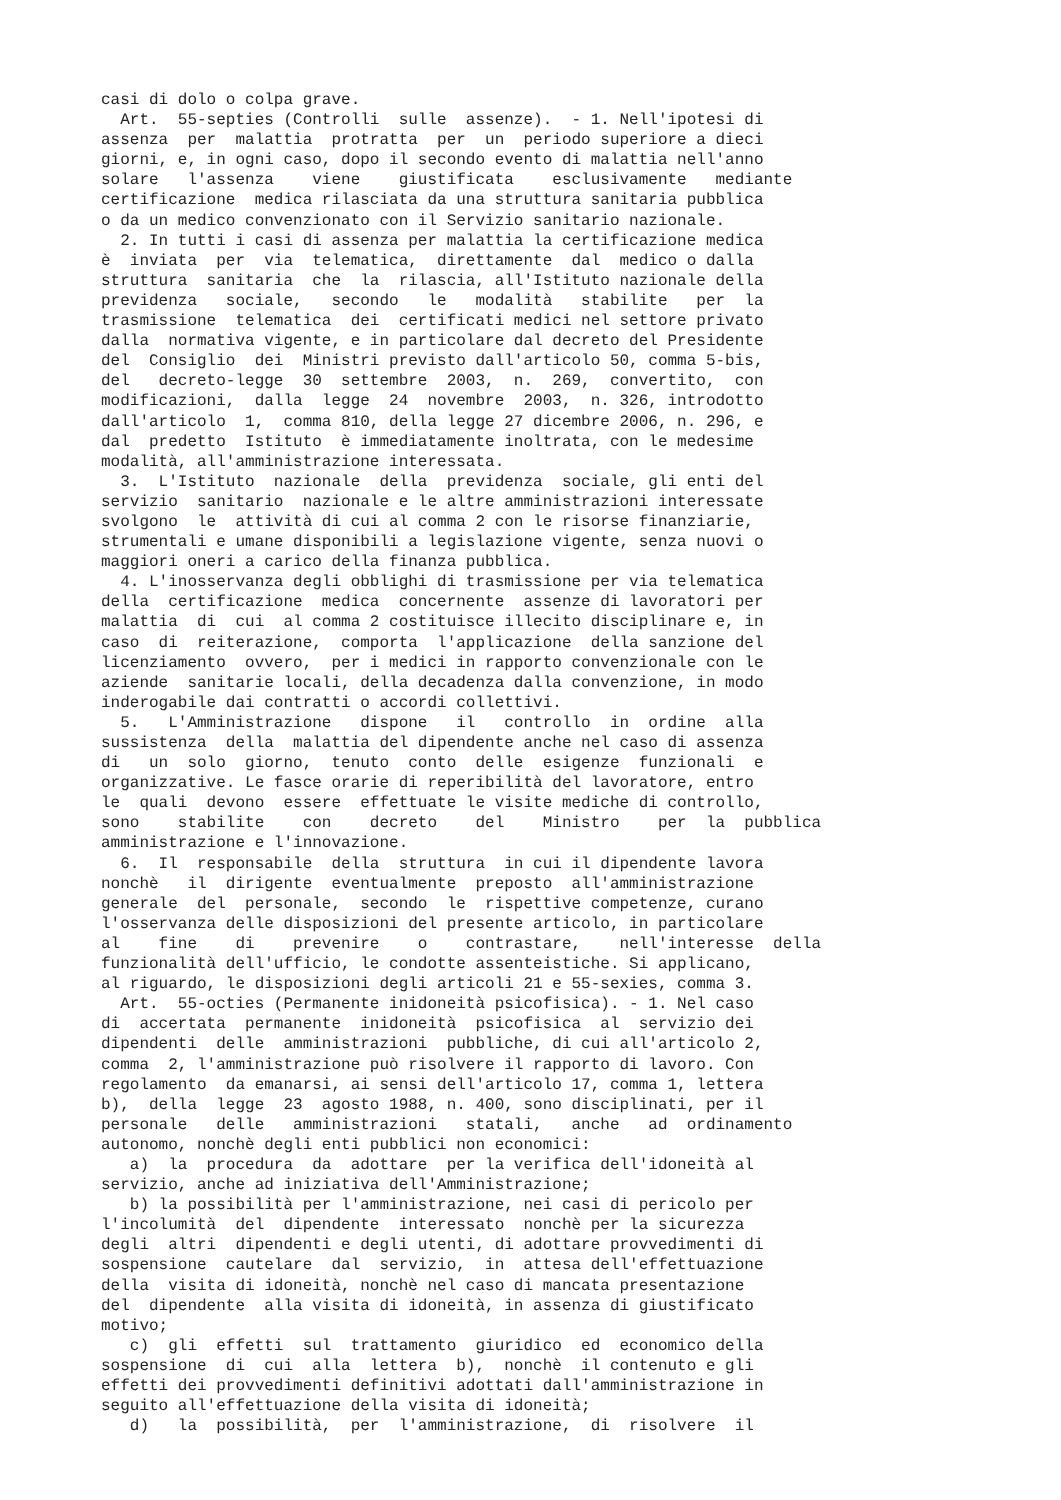casi di dolo o colpa grave.
Art. 55-septies (Controlli sulle assenze). - 1. Nell'ipotesi di
assenza per malattia protratta per un periodo superiore a dieci
giorni, e, in ogni caso, dopo il secondo evento di malattia nell'anno
solare l'assenza viene giustificata esclusivamente mediante
certificazione medica rilasciata da una struttura sanitaria pubblica
o da un medico convenzionato con il Servizio sanitario nazionale.
2. In tutti i casi di assenza per malattia la certificazione medica
è inviata per via telematica, direttamente dal medico o dalla
struttura sanitaria che la rilascia, all'Istituto nazionale della
previdenza sociale, secondo le modalità stabilite per la
trasmissione telematica dei certificati medici nel settore privato
dalla normativa vigente, e in particolare dal decreto del Presidente
del Consiglio dei Ministri previsto dall'articolo 50, comma 5-bis,
del decreto-legge 30 settembre 2003, n. 269, convertito, con
modificazioni, dalla legge 24 novembre 2003, n. 326, introdotto
dall'articolo 1, comma 810, della legge 27 dicembre 2006, n. 296, e
dal predetto Istituto è immediatamente inoltrata, con le medesime
modalità, all'amministrazione interessata.
3. L'Istituto nazionale della previdenza sociale, gli enti del
servizio sanitario nazionale e le altre amministrazioni interessate
svolgono le attività di cui al comma 2 con le risorse finanziarie,
strumentali e umane disponibili a legislazione vigente, senza nuovi o
maggiori oneri a carico della finanza pubblica.
4. L'inosservanza degli obblighi di trasmissione per via telematica
della certificazione medica concernente assenze di lavoratori per
malattia di cui al comma 2 costituisce illecito disciplinare e, in
caso di reiterazione, comporta l'applicazione della sanzione del
licenziamento ovvero, per i medici in rapporto convenzionale con le
aziende sanitarie locali, della decadenza dalla convenzione, in modo
inderogabile dai contratti o accordi collettivi.
5. L'Amministrazione dispone il controllo in ordine alla
sussistenza della malattia del dipendente anche nel caso di assenza
di un solo giorno, tenuto conto delle esigenze funzionali e
organizzative. Le fasce orarie di reperibilità del lavoratore, entro
le quali devono essere effettuate le visite mediche di controllo,
sono stabilite con decreto del Ministro per la pubblica
amministrazione e l'innovazione.
6. Il responsabile della struttura in cui il dipendente lavora
nonchè il dirigente eventualmente preposto all'amministrazione
generale del personale, secondo le rispettive competenze, curano
l'osservanza delle disposizioni del presente articolo, in particolare
al fine di prevenire o contrastare, nell'interesse della
funzionalità dell'ufficio, le condotte assenteistiche. Si applicano,
al riguardo, le disposizioni degli articoli 21 e 55-sexies, comma 3.
Art. 55-octies (Permanente inidoneità psicofisica). - 1. Nel caso
di accertata permanente inidoneità psicofisica al servizio dei
dipendenti delle amministrazioni pubbliche, di cui all'articolo 2,
comma 2, l'amministrazione può risolvere il rapporto di lavoro. Con
regolamento da emanarsi, ai sensi dell'articolo 17, comma 1, lettera
b), della legge 23 agosto 1988, n. 400, sono disciplinati, per il
personale delle amministrazioni statali, anche ad ordinamento
autonomo, nonchè degli enti pubblici non economici:
a) la procedura da adottare per la verifica dell'idoneità al
servizio, anche ad iniziativa dell'Amministrazione;
b) la possibilità per l'amministrazione, nei casi di pericolo per
l'incolumità del dipendente interessato nonchè per la sicurezza
degli altri dipendenti e degli utenti, di adottare provvedimenti di
sospensione cautelare dal servizio, in attesa dell'effettuazione
della visita di idoneità, nonchè nel caso di mancata presentazione
del dipendente alla visita di idoneità, in assenza di giustificato
motivo;
c) gli effetti sul trattamento giuridico ed economico della
sospensione di cui alla lettera b), nonchè il contenuto e gli
effetti dei provvedimenti definitivi adottati dall'amministrazione in
seguito all'effettuazione della visita di idoneità;
d) la possibilità, per l'amministrazione, di risolvere il